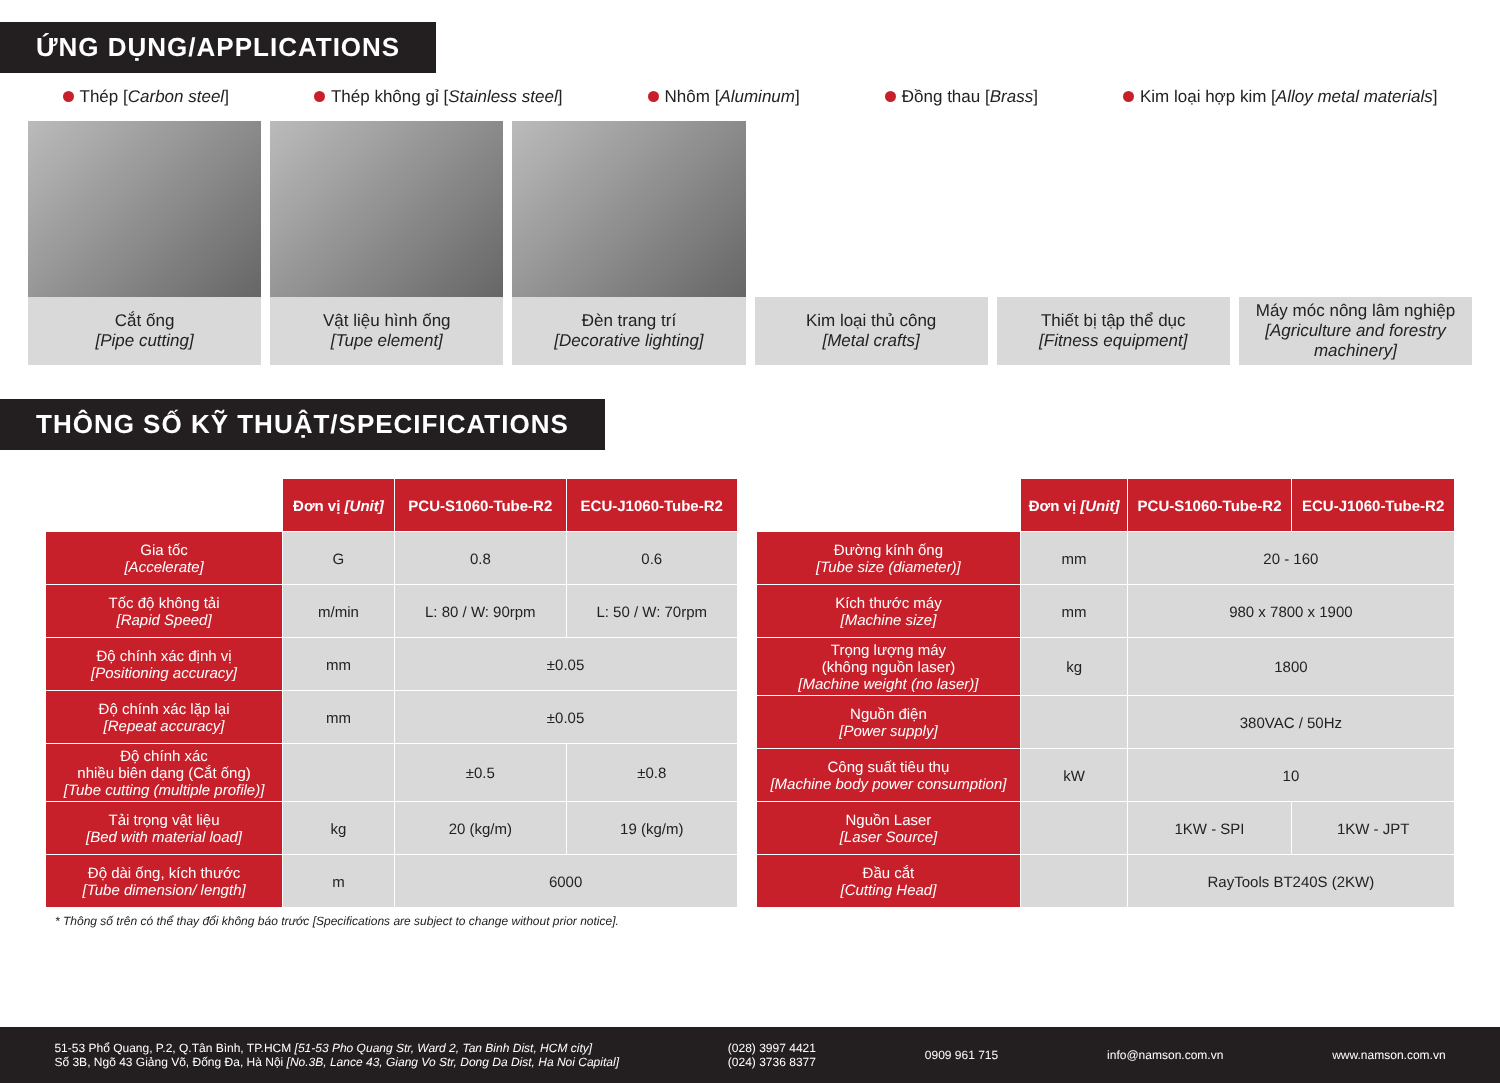ỨNG DỤNG/APPLICATIONS
Thép [Carbon steel] Thép không gỉ [Stainless steel] Nhôm [Aluminum] Đồng thau [Brass] Kim loại hợp kim [Alloy metal materials]
Cắt ống
[Pipe cutting]
Vật liệu hình ống
[Tupe element]
Đèn trang trí
[Decorative lighting]
Kim loại thủ công
[Metal crafts]
Thiết bị tập thể dục
[Fitness equipment]
Máy móc nông lâm nghiệp
[Agriculture and forestry machinery]
THÔNG SỐ KỸ THUẬT/SPECIFICATIONS
| | Đơn vị [Unit] | PCU-S1060-Tube-R2 | ECU-J1060-Tube-R2 |
| --- | --- | --- | --- |
| Gia tốc [Accelerate] | G | 0.8 | 0.6 |
| Tốc độ không tải [Rapid Speed] | m/min | L: 80 / W: 90rpm | L: 50 / W: 70rpm |
| Độ chính xác định vị [Positioning accuracy] | mm | ±0.05 | |
| Độ chính xác lặp lại [Repeat accuracy] | mm | ±0.05 | |
| Độ chính xác nhiều biên dạng (Cắt ống) [Tube cutting (multiple profile)] | | ±0.5 | ±0.8 |
| Tải trọng vật liệu [Bed with material load] | kg | 20 (kg/m) | 19 (kg/m) |
| Độ dài ống, kích thước [Tube dimension/ length] | m | 6000 | |
| | Đơn vị [Unit] | PCU-S1060-Tube-R2 | ECU-J1060-Tube-R2 |
| --- | --- | --- | --- |
| Đường kính ống [Tube size (diameter)] | mm | 20 - 160 | |
| Kích thước máy [Machine size] | mm | 980 x 7800 x 1900 | |
| Trọng lượng máy (không nguồn laser) [Machine weight (no laser)] | kg | 1800 | |
| Nguồn điện [Power supply] | | 380VAC / 50Hz | |
| Công suất tiêu thụ [Machine body power consumption] | kW | 10 | |
| Nguồn Laser [Laser Source] | | 1KW - SPI | 1KW - JPT |
| Đầu cắt [Cutting Head] | | RayTools BT240S (2KW) | |
* Thông số trên có thể thay đổi không báo trước [Specifications are subject to change without prior notice].
51-53 Phổ Quang, P.2, Q.Tân Bình, TP.HCM [51-53 Pho Quang Str, Ward 2, Tan Binh Dist, HCM city]
Số 3B, Ngõ 43 Giảng Võ, Đống Đa, Hà Nội [No.3B, Lance 43, Giang Vo Str, Dong Da Dist, Ha Noi Capital]
(028) 3997 4421
(024) 3736 8377
0909 961 715 info@namson.com.vn www.namson.com.vn